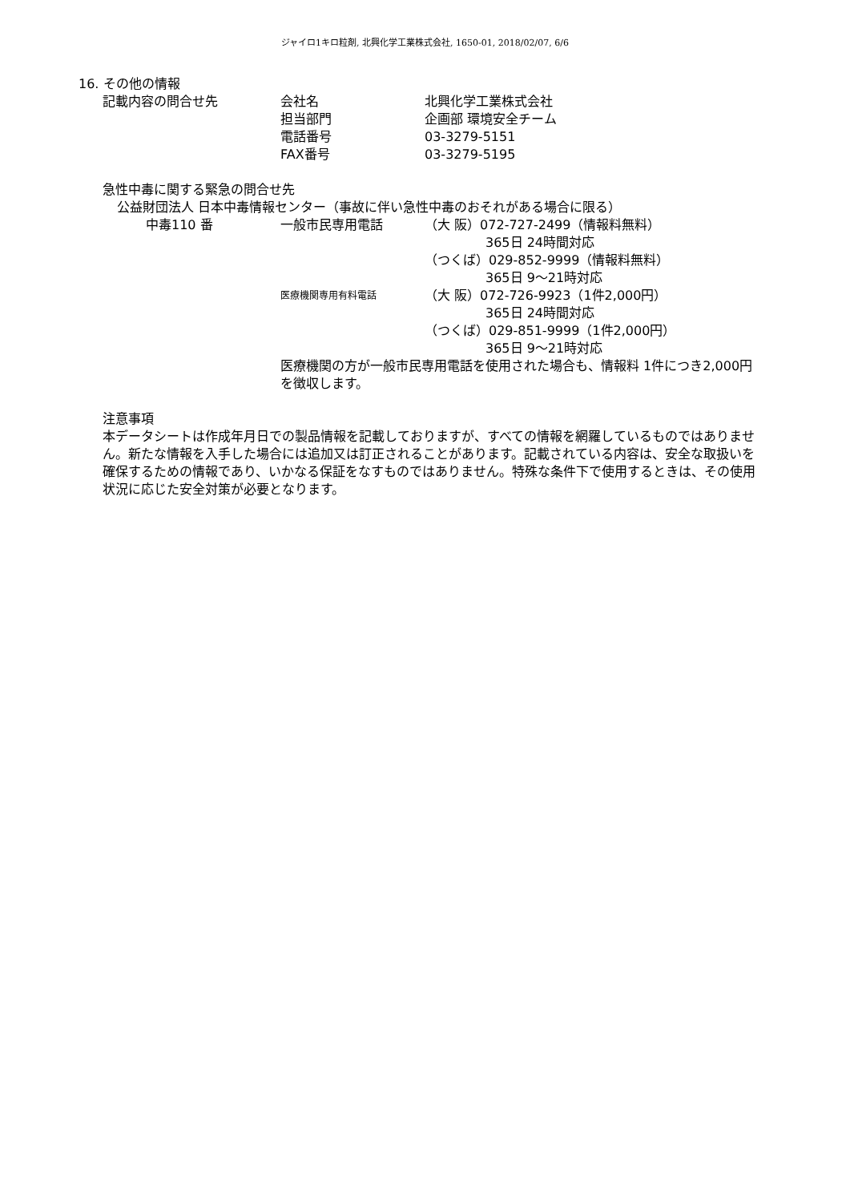ジャイロ1キロ粒剤, 北興化学工業株式会社, 1650-01, 2018/02/07, 6/6
16. その他の情報
| 記載内容の問合せ先 | 会社名 | 北興化学工業株式会社 |
| | 担当部門 | 企画部 環境安全チーム |
| | 電話番号 | 03-3279-5151 |
| | FAX番号 | 03-3279-5195 |
急性中毒に関する緊急の問合せ先
公益財団法人 日本中毒情報センター（事故に伴い急性中毒のおそれがある場合に限る）
| 中毒110 番 | 一般市民専用電話 | （大 阪）072-727-2499（情報料無料） 365日 24時間対応 （つくば）029-852-9999（情報料無料） 365日 9～21時対応 |
| | 医療機関専用有料電話 | （大 阪）072-726-9923（1件2,000円） 365日 24時間対応 （つくば）029-851-9999（1件2,000円） 365日 9～21時対応 |
| | 医療機関の方が一般市民専用電話を使用された場合も、情報料 1件につき2,000円を徴収します。 | |
注意事項
本データシートは作成年月日での製品情報を記載しておりますが、すべての情報を網羅しているものではありません。新たな情報を入手した場合には追加又は訂正されることがあります。記載されている内容は、安全な取扱いを確保するための情報であり、いかなる保証をなすものではありません。特殊な条件下で使用するときは、その使用状況に応じた安全対策が必要となります。